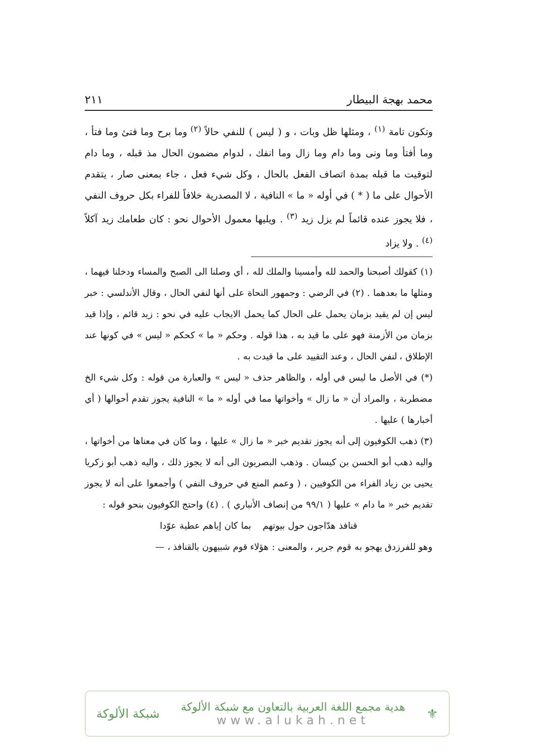محمد بهجة البيطار ٢١١
وتكون تامة <sup>(١)</sup> ، ومثلها ظل وبات ، و ( ليس ) للنفي حالاً <sup>(٢)</sup> وما برح وما فتئ وما فتأ ، وما أفتأ وما ونى وما دام وما زال وما انفك ، لدوام مضمون الحال مذ قبله ، وما دام لتوقيت ما قبله بمدة اتصاف الفعل بالحال ، وكل شيء فعل ، جاء بمعنى صار ، يتقدم الأحوال على ما ( * ) في أوله « ما » النافية ، لا المصدرية خلافاً للفراء بكل حروف النفي ، فلا يجوز عنده قائماً لم يزل زيد <sup>(٣)</sup> . ويليها معمول الأحوال نحو : كان طعامك زيد آكلاً <sup>(٤)</sup> . ولا يزاد
(١) كقولك أصبحنا والحمد لله وأمسينا والملك لله ، أي وصلنا الى الصبح والمساء ودخلنا فيهما ، ومثلها ما بعدهما . (٢) في الرضي : وجمهور النحاة على أنها لنفي الحال ، وقال الأندلسي : خبر ليس إن لم يقيد بزمان يحمل على الحال كما يحمل الايجاب عليه في نحو : زيد قائم ، وإذا قيد بزمان من الأزمنة فهو على ما قيد به ، هذا قوله . وحكم « ما » كحكم « ليس » في كونها عند الإطلاق ، لنفي الحال ، وعند التقييد على ما قيدت به .
(*) في الأصل ما ليس في أوله ، والظاهر حذف « ليس » والعبارة من قوله : وكل شيء الخ مضطربة ، والمراد أن « ما زال » وأخواتها مما في أوله « ما » النافية يجوز تقدم أحوالها ( أي أخبارها ) عليها .
(٣) ذهب الكوفيون إلى أنه يجوز تقديم خبر « ما زال » عليها ، وما كان في معناها من أخواتها ، واليه ذهب أبو الحسن بن كيسان . وذهب البصريون الى أنه لا يجوز ذلك ، واليه ذهب أبو زكريا يحيى بن زياد الفراء من الكوفيين ، ( وعمم المنع في حروف النفي ) وأجمعوا على أنه لا يجوز تقديم خبر « ما دام » عليها ( ٩٩/١ من إنصاف الأنباري ) . (٤) واحتج الكوفيون بنحو قوله :
قنافذ هدّاجون حول بيوتهم بما كان إياهم عطية عوّدا
وهو للفرزدق يهجو به قوم جرير ، والمعنى : هؤلاء قوم شبيهون بالقنافذ ، —
⚜
هدية مجمع اللغة العربية بالتعاون مع شبكة الألوكة
www.alukah.net
شبكة الألوكة